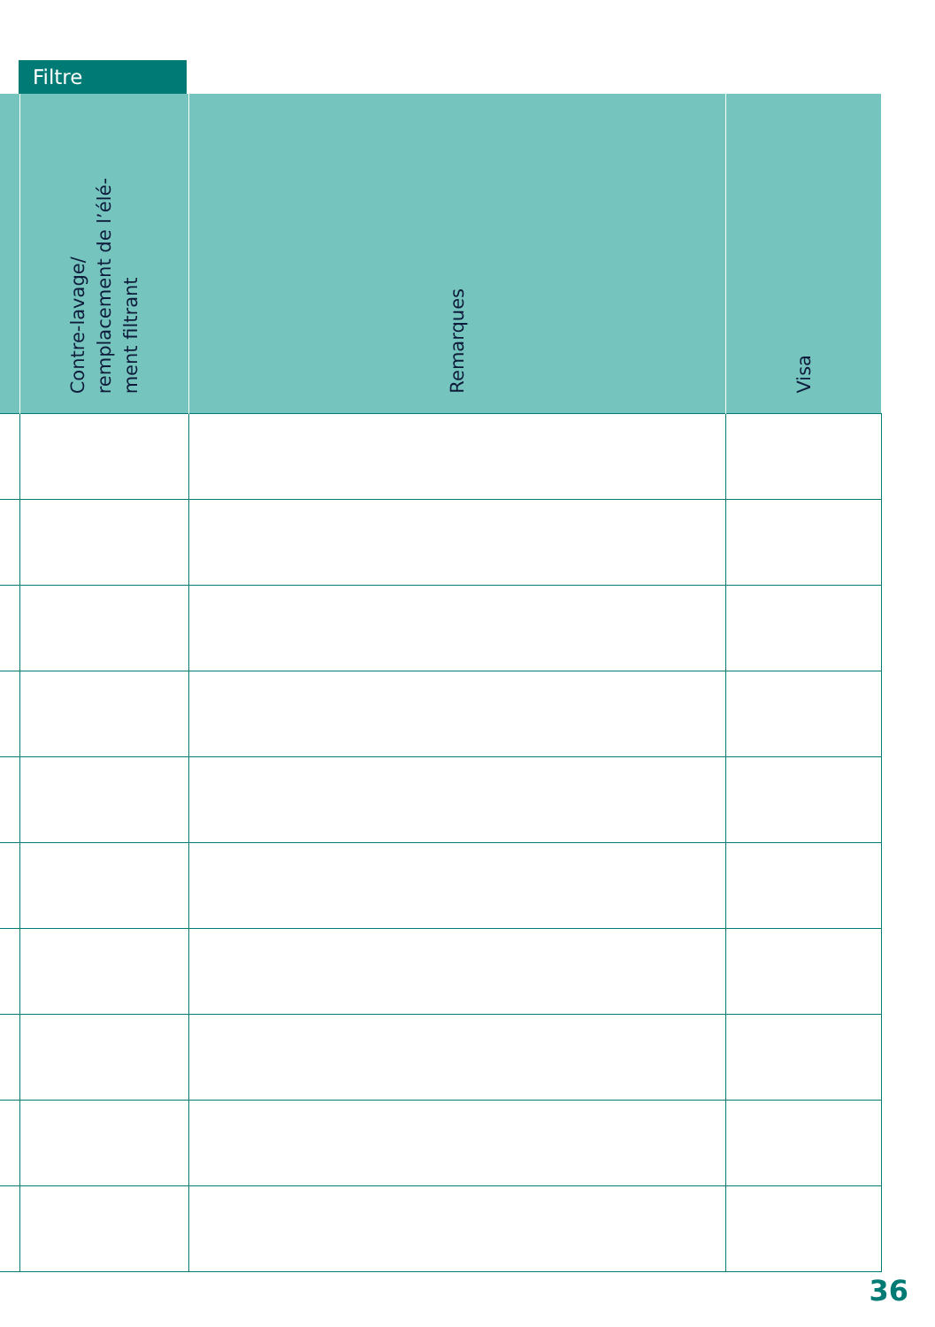Filtre
| | Contre-lavage/ remplacement de l’élé- ment filtrant | Remarques | Visa |
| --- | --- | --- | --- |
36